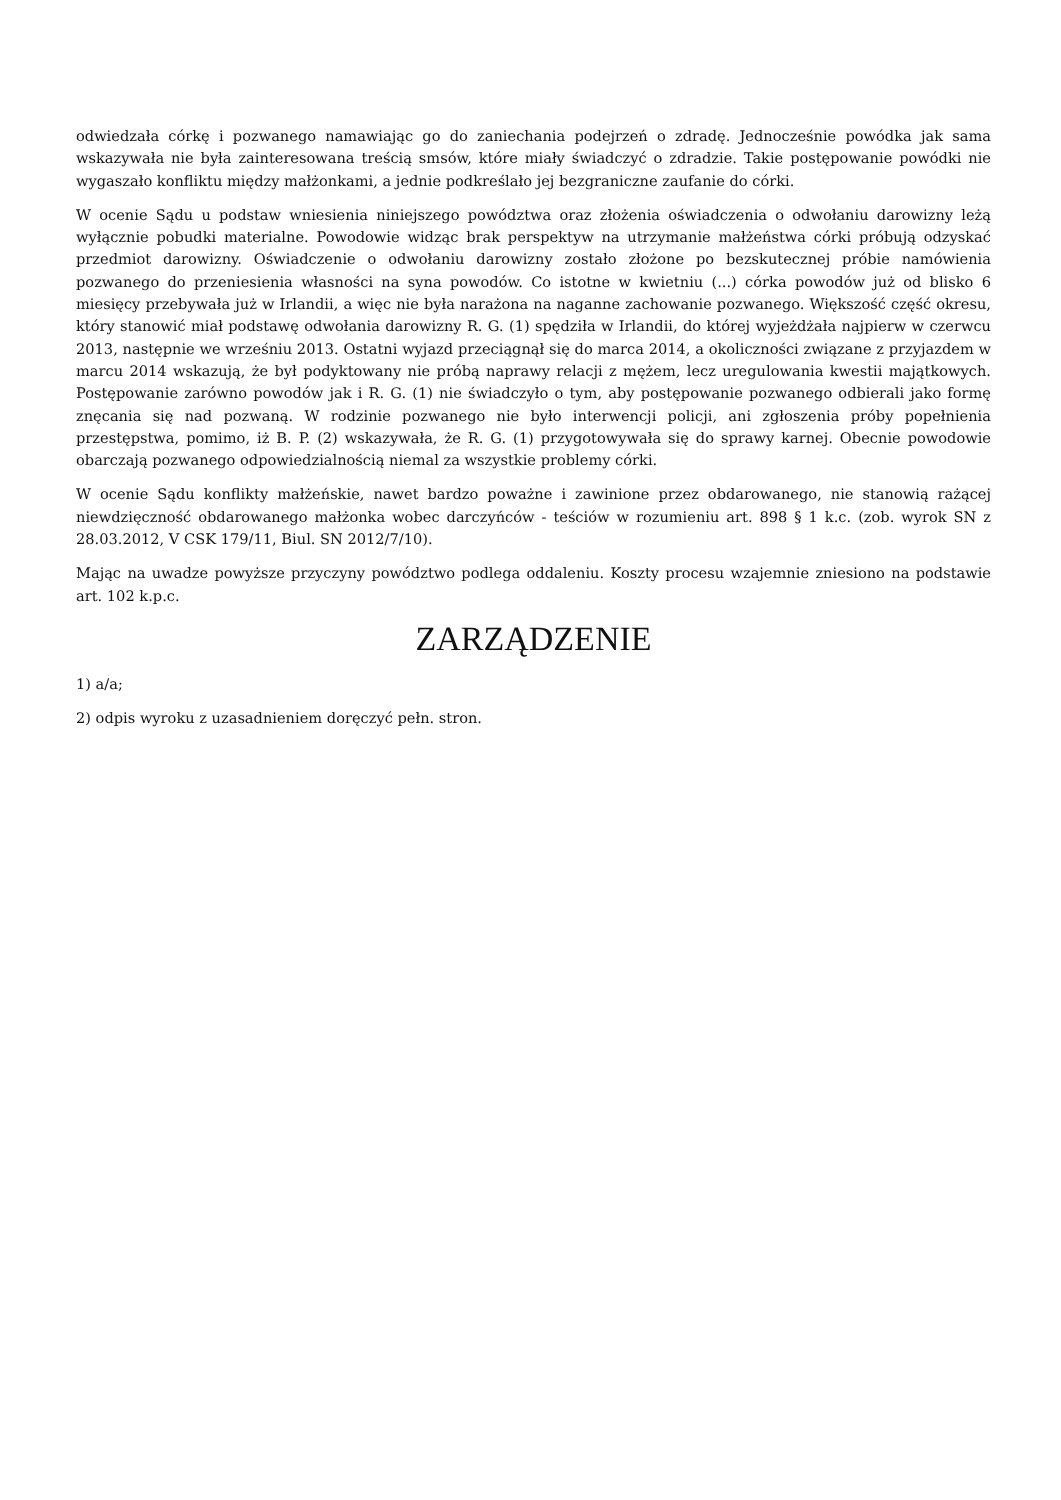odwiedzała córkę i pozwanego namawiając go do zaniechania podejrzeń o zdradę. Jednocześnie powódka jak sama wskazywała nie była zainteresowana treścią smsów, które miały świadczyć o zdradzie. Takie postępowanie powódki nie wygaszało konfliktu między małżonkami, a jednie podkreślało jej bezgraniczne zaufanie do córki.
W ocenie Sądu u podstaw wniesienia niniejszego powództwa oraz złożenia oświadczenia o odwołaniu darowizny leżą wyłącznie pobudki materialne. Powodowie widząc brak perspektyw na utrzymanie małżeństwa córki próbują odzyskać przedmiot darowizny. Oświadczenie o odwołaniu darowizny zostało złożone po bezskutecznej próbie namówienia pozwanego do przeniesienia własności na syna powodów. Co istotne w kwietniu (...) córka powodów już od blisko 6 miesięcy przebywała już w Irlandii, a więc nie była narażona na naganne zachowanie pozwanego. Większość część okresu, który stanowić miał podstawę odwołania darowizny R. G. (1) spędziła w Irlandii, do której wyjeżdżała najpierw w czerwcu 2013, następnie we wrześniu 2013. Ostatni wyjazd przeciągnął się do marca 2014, a okoliczności związane z przyjazdem w marcu 2014 wskazują, że był podyktowany nie próbą naprawy relacji z mężem, lecz uregulowania kwestii majątkowych. Postępowanie zarówno powodów jak i R. G. (1) nie świadczyło o tym, aby postępowanie pozwanego odbierali jako formę znęcania się nad pozwaną. W rodzinie pozwanego nie było interwencji policji, ani zgłoszenia próby popełnienia przestępstwa, pomimo, iż B. P. (2) wskazywała, że R. G. (1) przygotowywała się do sprawy karnej. Obecnie powodowie obarczają pozwanego odpowiedzialnością niemal za wszystkie problemy córki.
W ocenie Sądu konflikty małżeńskie, nawet bardzo poważne i zawinione przez obdarowanego, nie stanowią rażącej niewdzięczność obdarowanego małżonka wobec darczyńców - teściów w rozumieniu art. 898 § 1 k.c. (zob. wyrok SN z 28.03.2012, V CSK 179/11, Biul. SN 2012/7/10).
Mając na uwadze powyższe przyczyny powództwo podlega oddaleniu. Koszty procesu wzajemnie zniesiono na podstawie art. 102 k.p.c.
ZARZĄDZENIE
1) a/a;
2) odpis wyroku z uzasadnieniem doręczyć pełn. stron.